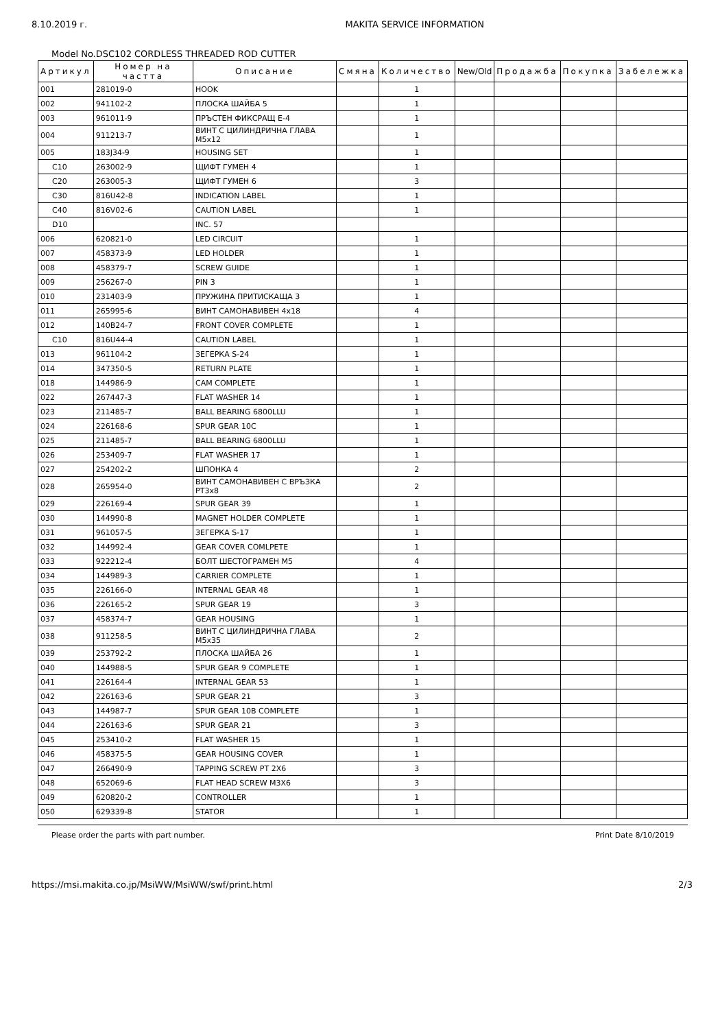8.10.2019 г. MAKITA SERVICE INFORMATION
Model No.DSC102 CORDLESS THREADED ROD CUTTER
| Артикул | Номер на частта | Описание | Смяна | Количество | New/Old | Продажба | Покупка | Забележка |
| --- | --- | --- | --- | --- | --- | --- | --- | --- |
| 001 | 281019-0 | HOOK | | 1 | | | | |
| 002 | 941102-2 | ПЛОСКА ШАЙБА 5 | | 1 | | | | |
| 003 | 961011-9 | ПРЪСТЕН ФИКСРАЩ Е-4 | | 1 | | | | |
| 004 | 911213-7 | ВИНТ С ЦИЛИНДРИЧНА ГЛАВА M5x12 | | 1 | | | | |
| 005 | 183J34-9 | HOUSING SET | | 1 | | | | |
| C10 | 263002-9 | ЩИФТ ГУМЕН 4 | | 1 | | | | |
| C20 | 263005-3 | ЩИФТ ГУМЕН 6 | | 3 | | | | |
| C30 | 816U42-8 | INDICATION LABEL | | 1 | | | | |
| C40 | 816V02-6 | CAUTION LABEL | | 1 | | | | |
| D10 | | INC. 57 | | | | | | |
| 006 | 620821-0 | LED CIRCUIT | | 1 | | | | |
| 007 | 458373-9 | LED HOLDER | | 1 | | | | |
| 008 | 458379-7 | SCREW GUIDE | | 1 | | | | |
| 009 | 256267-0 | PIN 3 | | 1 | | | | |
| 010 | 231403-9 | ПРУЖИНА ПРИТИСКАЩА 3 | | 1 | | | | |
| 011 | 265995-6 | ВИНТ САМОНАВИВЕН 4x18 | | 4 | | | | |
| 012 | 140B24-7 | FRONT COVER COMPLETE | | 1 | | | | |
| C10 | 816U44-4 | CAUTION LABEL | | 1 | | | | |
| 013 | 961104-2 | ЗЕГЕРКА S-24 | | 1 | | | | |
| 014 | 347350-5 | RETURN PLATE | | 1 | | | | |
| 018 | 144986-9 | CAM COMPLETE | | 1 | | | | |
| 022 | 267447-3 | FLAT WASHER 14 | | 1 | | | | |
| 023 | 211485-7 | BALL BEARING 6800LLU | | 1 | | | | |
| 024 | 226168-6 | SPUR GEAR 10C | | 1 | | | | |
| 025 | 211485-7 | BALL BEARING 6800LLU | | 1 | | | | |
| 026 | 253409-7 | FLAT WASHER 17 | | 1 | | | | |
| 027 | 254202-2 | ШПОНКА 4 | | 2 | | | | |
| 028 | 265954-0 | ВИНТ САМОНАВИВЕН С ВРЪЗКА PT3x8 | | 2 | | | | |
| 029 | 226169-4 | SPUR GEAR 39 | | 1 | | | | |
| 030 | 144990-8 | MAGNET HOLDER COMPLETE | | 1 | | | | |
| 031 | 961057-5 | ЗЕГЕРКА S-17 | | 1 | | | | |
| 032 | 144992-4 | GEAR COVER COMLPETE | | 1 | | | | |
| 033 | 922212-4 | БОЛТ ШЕСТОГРАМЕН M5 | | 4 | | | | |
| 034 | 144989-3 | CARRIER COMPLETE | | 1 | | | | |
| 035 | 226166-0 | INTERNAL GEAR 48 | | 1 | | | | |
| 036 | 226165-2 | SPUR GEAR 19 | | 3 | | | | |
| 037 | 458374-7 | GEAR HOUSING | | 1 | | | | |
| 038 | 911258-5 | ВИНТ С ЦИЛИНДРИЧНА ГЛАВА M5x35 | | 2 | | | | |
| 039 | 253792-2 | ПЛОСКА ШАЙБА 26 | | 1 | | | | |
| 040 | 144988-5 | SPUR GEAR 9 COMPLETE | | 1 | | | | |
| 041 | 226164-4 | INTERNAL GEAR 53 | | 1 | | | | |
| 042 | 226163-6 | SPUR GEAR 21 | | 3 | | | | |
| 043 | 144987-7 | SPUR GEAR 10B COMPLETE | | 1 | | | | |
| 044 | 226163-6 | SPUR GEAR 21 | | 3 | | | | |
| 045 | 253410-2 | FLAT WASHER 15 | | 1 | | | | |
| 046 | 458375-5 | GEAR HOUSING COVER | | 1 | | | | |
| 047 | 266490-9 | TAPPING SCREW PT 2X6 | | 3 | | | | |
| 048 | 652069-6 | FLAT HEAD SCREW M3X6 | | 3 | | | | |
| 049 | 620820-2 | CONTROLLER | | 1 | | | | |
| 050 | 629339-8 | STATOR | | 1 | | | | |
Please order the parts with part number. Print Date 8/10/2019
https://msi.makita.co.jp/MsiWW/MsiWW/swf/print.html 2/3